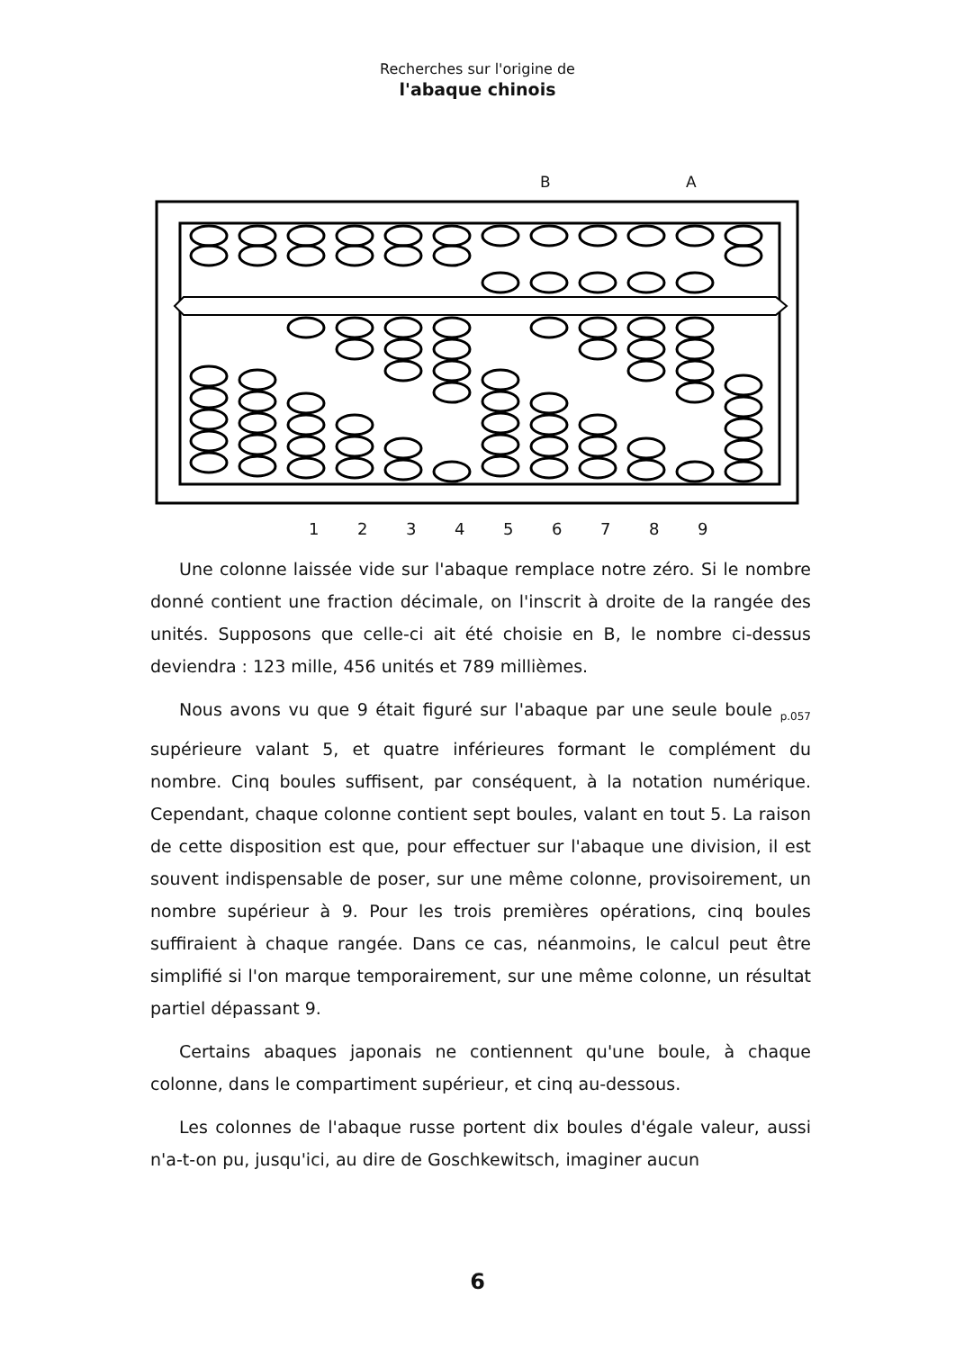Recherches sur l'origine de
l'abaque chinois
B A
1 2 3 4 5 6 7 8 9
Une colonne laissée vide sur l'abaque remplace notre zéro. Si le nombre donné contient une fraction décimale, on l'inscrit à droite de la rangée des unités. Supposons que celle-ci ait été choisie en B, le nombre ci-dessus deviendra : 123 mille, 456 unités et 789 millièmes.
Nous avons vu que 9 était figuré sur l'abaque par une seule boule <sub>p.057</sub> supérieure valant 5, et quatre inférieures formant le complément du nombre. Cinq boules suffisent, par conséquent, à la notation numérique. Cependant, chaque colonne contient sept boules, valant en tout 5. La raison de cette disposition est que, pour effectuer sur l'abaque une division, il est souvent indispensable de poser, sur une même colonne, provisoirement, un nombre supérieur à 9. Pour les trois premières opérations, cinq boules suffiraient à chaque rangée. Dans ce cas, néanmoins, le calcul peut être simplifié si l'on marque temporairement, sur une même colonne, un résultat partiel dépassant 9.
Certains abaques japonais ne contiennent qu'une boule, à chaque colonne, dans le compartiment supérieur, et cinq au-dessous.
Les colonnes de l'abaque russe portent dix boules d'égale valeur, aussi n'a-t-on pu, jusqu'ici, au dire de Goschkewitsch, imaginer aucun
6